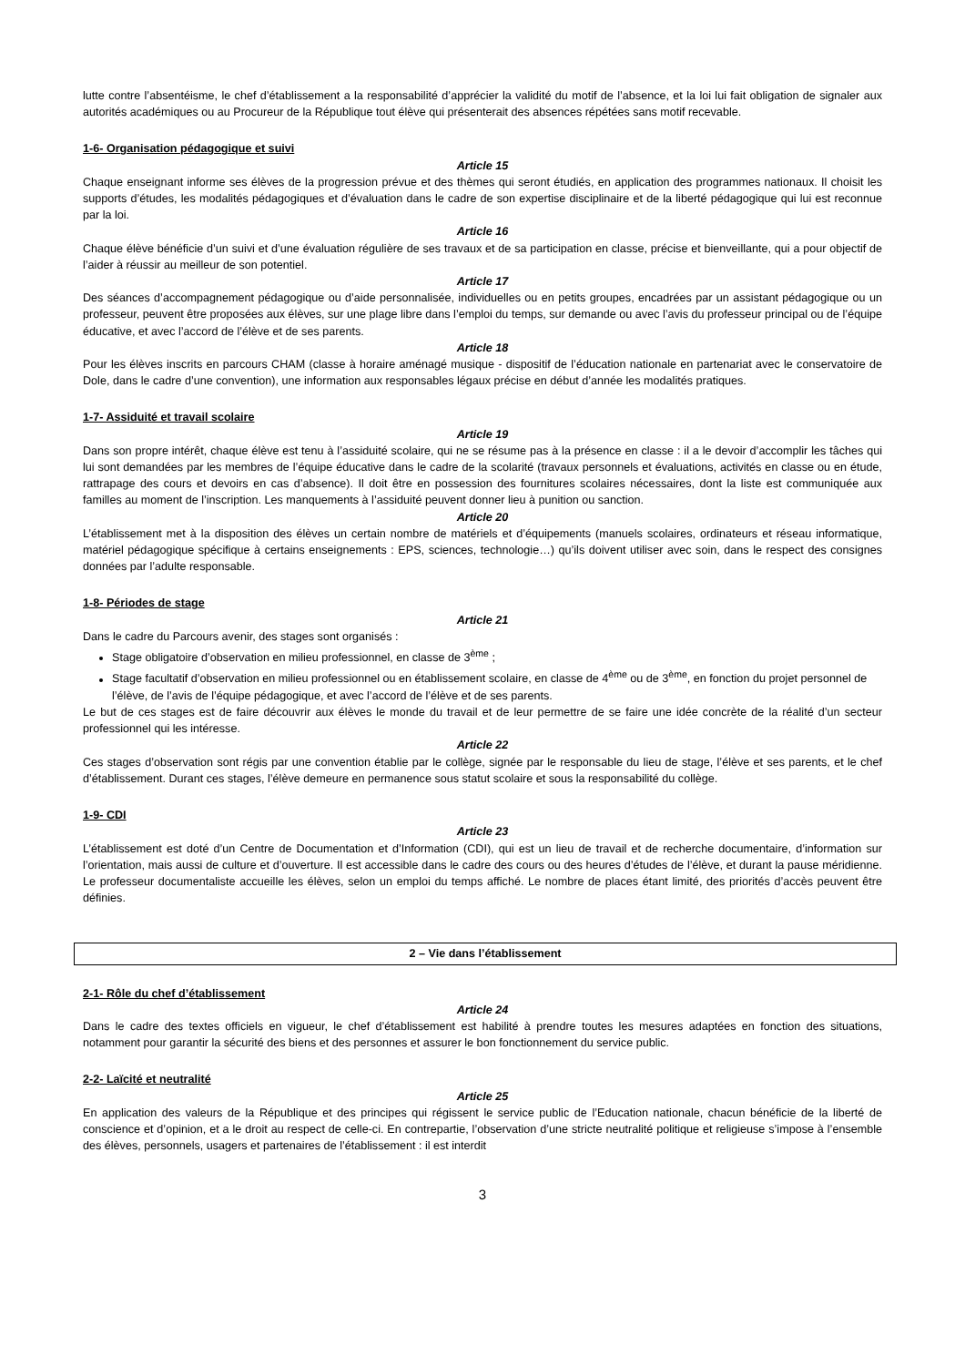lutte contre l’absentéisme, le chef d’établissement a la responsabilité d’apprécier la validité du motif de l’absence, et la loi lui fait obligation de signaler aux autorités académiques ou au Procureur de la République tout élève qui présenterait des absences répétées sans motif recevable.
1-6- Organisation pédagogique et suivi
Article 15
Chaque enseignant informe ses élèves de la progression prévue et des thèmes qui seront étudiés, en application des programmes nationaux. Il choisit les supports d’études, les modalités pédagogiques et d’évaluation dans le cadre de son expertise disciplinaire et de la liberté pédagogique qui lui est reconnue par la loi.
Article 16
Chaque élève bénéficie d’un suivi et d’une évaluation régulière de ses travaux et de sa participation en classe, précise et bienveillante, qui a pour objectif de l’aider à réussir au meilleur de son potentiel.
Article 17
Des séances d’accompagnement pédagogique ou d’aide personnalisée, individuelles ou en petits groupes, encadrées par un assistant pédagogique ou un professeur, peuvent être proposées aux élèves, sur une plage libre dans l’emploi du temps, sur demande ou avec l’avis du professeur principal ou de l’équipe éducative, et avec l’accord de l’élève et de ses parents.
Article 18
Pour les élèves inscrits en parcours CHAM (classe à horaire aménagé musique - dispositif de l’éducation nationale en partenariat avec le conservatoire de Dole, dans le cadre d’une convention), une information aux responsables légaux précise en début d’année les modalités pratiques.
1-7- Assiduité et travail scolaire
Article 19
Dans son propre intérêt, chaque élève est tenu à l’assiduité scolaire, qui ne se résume pas à la présence en classe : il a le devoir d’accomplir les tâches qui lui sont demandées par les membres de l’équipe éducative dans le cadre de la scolarité (travaux personnels et évaluations, activités en classe ou en étude, rattrapage des cours et devoirs en cas d’absence). Il doit être en possession des fournitures scolaires nécessaires, dont la liste est communiquée aux familles au moment de l’inscription. Les manquements à l’assiduité peuvent donner lieu à punition ou sanction.
Article 20
L’établissement met à la disposition des élèves un certain nombre de matériels et d’équipements (manuels scolaires, ordinateurs et réseau informatique, matériel pédagogique spécifique à certains enseignements : EPS, sciences, technologie…) qu’ils doivent utiliser avec soin, dans le respect des consignes données par l’adulte responsable.
1-8- Périodes de stage
Article 21
Dans le cadre du Parcours avenir, des stages sont organisés :
Stage obligatoire d’observation en milieu professionnel, en classe de 3<sup>ème</sup> ;
Stage facultatif d’observation en milieu professionnel ou en établissement scolaire, en classe de 4<sup>ème</sup> ou de 3<sup>ème</sup>, en fonction du projet personnel de l’élève, de l’avis de l’équipe pédagogique, et avec l’accord de l’élève et de ses parents.
Le but de ces stages est de faire découvrir aux élèves le monde du travail et de leur permettre de se faire une idée concrète de la réalité d’un secteur professionnel qui les intéresse.
Article 22
Ces stages d’observation sont régis par une convention établie par le collège, signée par le responsable du lieu de stage, l’élève et ses parents, et le chef d’établissement. Durant ces stages, l’élève demeure en permanence sous statut scolaire et sous la responsabilité du collège.
1-9- CDI
Article 23
L’établissement est doté d’un Centre de Documentation et d’Information (CDI), qui est un lieu de travail et de recherche documentaire, d’information sur l’orientation, mais aussi de culture et d’ouverture. Il est accessible dans le cadre des cours ou des heures d’études de l’élève, et durant la pause méridienne. Le professeur documentaliste accueille les élèves, selon un emploi du temps affiché. Le nombre de places étant limité, des priorités d’accès peuvent être définies.
2 – Vie dans l’établissement
2-1- Rôle du chef d’établissement
Article 24
Dans le cadre des textes officiels en vigueur, le chef d’établissement est habilité à prendre toutes les mesures adaptées en fonction des situations, notamment pour garantir la sécurité des biens et des personnes et assurer le bon fonctionnement du service public.
2-2- Laïcité et neutralité
Article 25
En application des valeurs de la République et des principes qui régissent le service public de l’Education nationale, chacun bénéficie de la liberté de conscience et d’opinion, et a le droit au respect de celle-ci. En contrepartie, l’observation d’une stricte neutralité politique et religieuse s’impose à l’ensemble des élèves, personnels, usagers et partenaires de l’établissement : il est interdit
3